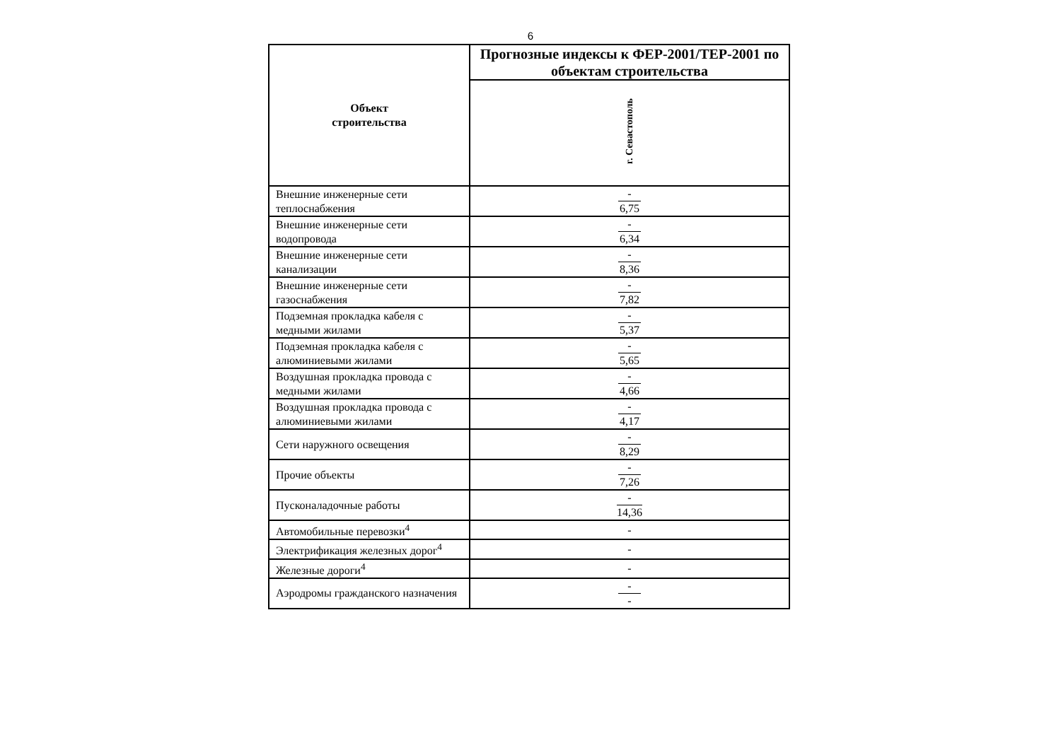6
| Объект строительства | Прогнозные индексы к ФЕР-2001/ТЕР-2001 по объектам строительства |
| --- | --- |
| | г. Севастополь |
| Внешние инженерные сети теплоснабжения | - 6,75 |
| Внешние инженерные сети водопровода | - 6,34 |
| Внешние инженерные сети канализации | - 8,36 |
| Внешние инженерные сети газоснабжения | - 7,82 |
| Подземная прокладка кабеля с медными жилами | - 5,37 |
| Подземная прокладка кабеля с алюминиевыми жилами | - 5,65 |
| Воздушная прокладка провода с медными жилами | - 4,66 |
| Воздушная прокладка провода с алюминиевыми жилами | - 4,17 |
| Сети наружного освещения | - 8,29 |
| Прочие объекты | - 7,26 |
| Пусконаладочные работы | - 14,36 |
| Автомобильные перевозки<sup>4</sup> | - |
| Электрификация железных дорог<sup>4</sup> | - |
| Железные дороги<sup>4</sup> | - |
| Аэродромы гражданского назначения | - - |